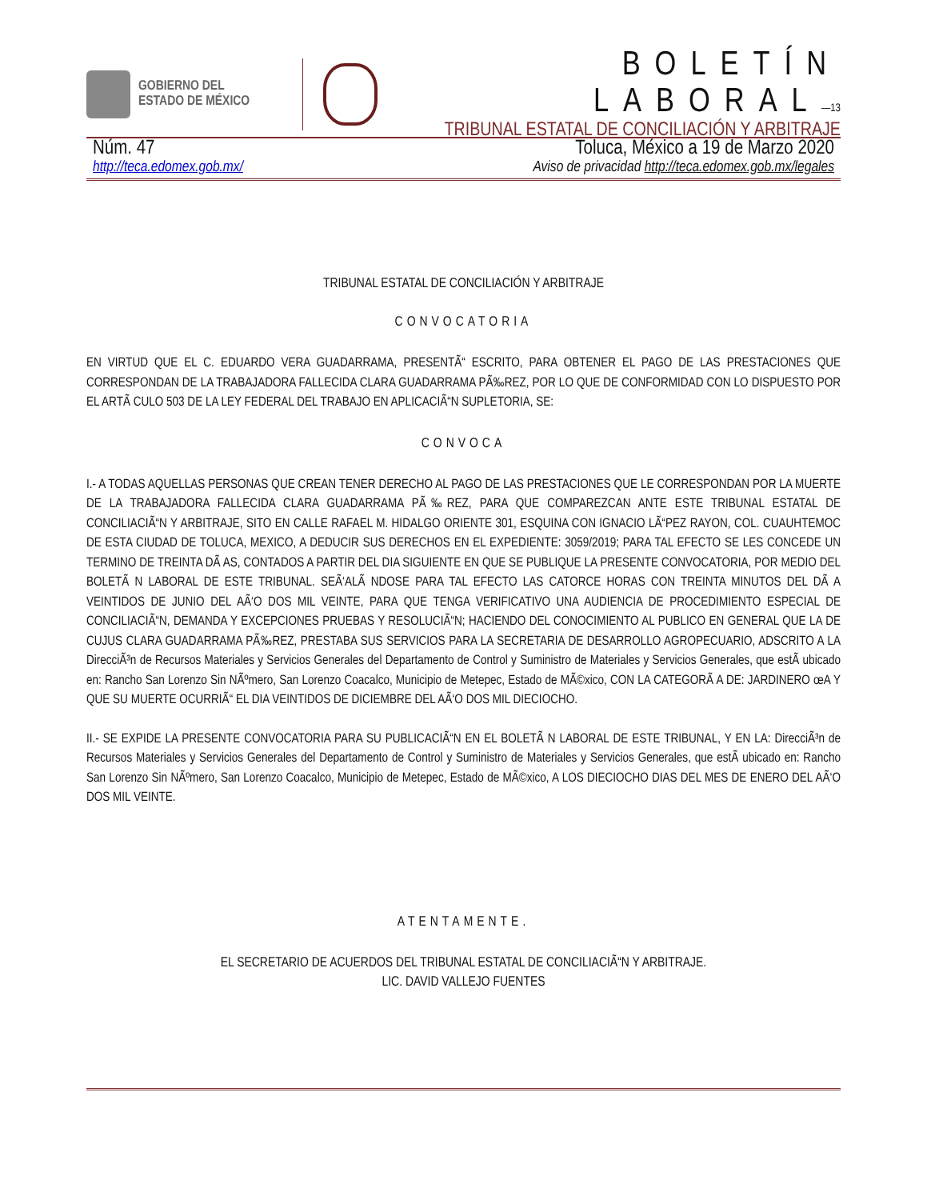GOBIERNO DEL
ESTADO DE MÉXICO
BOLETÍN LABORAL—13
TRIBUNAL ESTATAL DE CONCILIACIÓN Y ARBITRAJE
Núm. 47 Toluca, México a 19 de Marzo 2020
http://teca.edomex.gob.mx/ Aviso de privacidad http://teca.edomex.gob.mx/legales
TRIBUNAL ESTATAL DE CONCILIACIÓN Y ARBITRAJE
CONVOCATORIA
EN VIRTUD QUE EL C. EDUARDO VERA GUADARRAMA, PRESENTÃ“ ESCRITO, PARA OBTENER EL PAGO DE LAS PRESTACIONES QUE CORRESPONDAN DE LA TRABAJADORA FALLECIDA CLARA GUADARRAMA PÃ‰REZ, POR LO QUE DE CONFORMIDAD CON LO DISPUESTO POR EL ARTÃ CULO 503 DE LA LEY FEDERAL DEL TRABAJO EN APLICACIÃ“N SUPLETORIA, SE:
CONVOCA
I.- A TODAS AQUELLAS PERSONAS QUE CREAN TENER DERECHO AL PAGO DE LAS PRESTACIONES QUE LE CORRESPONDAN POR LA MUERTE DE LA TRABAJADORA FALLECIDA CLARA GUADARRAMA PÃ‰REZ, PARA QUE COMPAREZCAN ANTE ESTE TRIBUNAL ESTATAL DE CONCILIACIÃ“N Y ARBITRAJE, SITO EN CALLE RAFAEL M. HIDALGO ORIENTE 301, ESQUINA CON IGNACIO LÃ“PEZ RAYON, COL. CUAUHTEMOC DE ESTA CIUDAD DE TOLUCA, MEXICO, A DEDUCIR SUS DERECHOS EN EL EXPEDIENTE: 3059/2019; PARA TAL EFECTO SE LES CONCEDE UN TERMINO DE TREINTA DÃ AS, CONTADOS A PARTIR DEL DIA SIGUIENTE EN QUE SE PUBLIQUE LA PRESENTE CONVOCATORIA, POR MEDIO DEL BOLETÃ N LABORAL DE ESTE TRIBUNAL. SEÃ‘ALÃ NDOSE PARA TAL EFECTO LAS CATORCE HORAS CON TREINTA MINUTOS DEL DÃ A VEINTIDOS DE JUNIO DEL AÃ‘O DOS MIL VEINTE, PARA QUE TENGA VERIFICATIVO UNA AUDIENCIA DE PROCEDIMIENTO ESPECIAL DE CONCILIACIÃ“N, DEMANDA Y EXCEPCIONES PRUEBAS Y RESOLUCIÃ“N; HACIENDO DEL CONOCIMIENTO AL PUBLICO EN GENERAL QUE LA DE CUJUS CLARA GUADARRAMA PÃ‰REZ, PRESTABA SUS SERVICIOS PARA LA SECRETARIA DE DESARROLLO AGROPECUARIO, ADSCRITO A LA DirecciÃ³n de Recursos Materiales y Servicios Generales del Departamento de Control y Suministro de Materiales y Servicios Generales, que estÃ ubicado en: Rancho San Lorenzo Sin NÃºmero, San Lorenzo Coacalco, Municipio de Metepec, Estado de MÃ©xico, CON LA CATEGORÃ A DE: JARDINERO œA Y QUE SU MUERTE OCURRIÃ“ EL DIA VEINTIDOS DE DICIEMBRE DEL AÃ‘O DOS MIL DIECIOCHO.
II.- SE EXPIDE LA PRESENTE CONVOCATORIA PARA SU PUBLICACIÃ“N EN EL BOLETÃ N LABORAL DE ESTE TRIBUNAL, Y EN LA: DirecciÃ³n de Recursos Materiales y Servicios Generales del Departamento de Control y Suministro de Materiales y Servicios Generales, que estÃ ubicado en: Rancho San Lorenzo Sin NÃºmero, San Lorenzo Coacalco, Municipio de Metepec, Estado de MÃ©xico, A LOS DIECIOCHO DIAS DEL MES DE ENERO DEL AÃ‘O DOS MIL VEINTE.
ATENTAMENTE.
EL SECRETARIO DE ACUERDOS DEL TRIBUNAL ESTATAL DE CONCILIACIÃ“N Y ARBITRAJE.
LIC. DAVID VALLEJO FUENTES